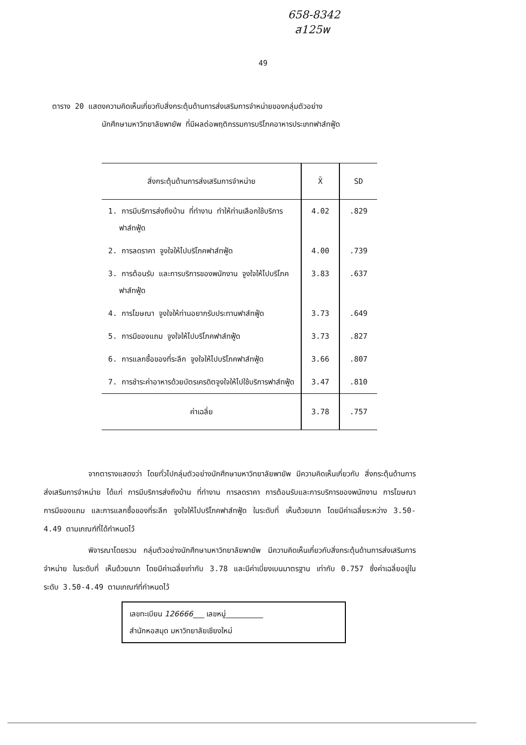658-8342
ส125พ
49
ตาราง 20 แสดงความคิดเห็นเกี่ยวกับสิ่งกระตุ้นด้านการส่งเสริมการจำหน่ายของกลุ่มตัวอย่าง
นักศึกษามหาวิทยาลัยพายัพ ที่มีผลต่อพฤติกรรมการบริโภคอาหารประเภทฟาส์ทฟู้ด
| สิ่งกระตุ้นด้านการส่งเสริมการจำหน่าย | X̄ | SD |
| --- | --- | --- |
| 1. การมีบริการส่งถึงบ้าน ที่ทำงาน ทำให้ท่านเลือกใช้บริการฟาส์ทฟู้ด | 4.02 | .829 |
| 2. การลดราคา จูงใจให้ไปบริโภคฟาส์ทฟู้ด | 4.00 | .739 |
| 3. การต้อนรับ และการบริการของพนักงาน จูงใจให้ไปบริโภคฟาส์ทฟู้ด | 3.83 | .637 |
| 4. การโฆษณา จูงใจให้ท่านอยากรับประทานฟาส์ทฟู้ด | 3.73 | .649 |
| 5. การมีของแถม จูงใจให้ไปบริโภคฟาส์ทฟู้ด | 3.73 | .827 |
| 6. การแลกซื้อของที่ระลึก จูงใจให้ไปบริโภคฟาส์ทฟู้ด | 3.66 | .807 |
| 7. การชำระค่าอาหารด้วยบัตรเครดิตจูงใจให้ไปใช้บริการฟาส์ทฟู้ด | 3.47 | .810 |
| ค่าเฉลี่ย | 3.78 | .757 |
จากตารางแสดงว่า โดยทั่วไปกลุ่มตัวอย่างนักศึกษามหาวิทยาลัยพายัพ มีความคิดเห็นเกี่ยวกับ สิ่งกระตุ้นด้านการส่งเสริมการจำหน่าย ได้แก่ การมีบริการส่งถึงบ้าน ที่ทำงาน การลดราคา การต้อนรับและการบริการของพนักงาน การโฆษณา การมีของแถม และการแลกซื้อของที่ระลึก จูงใจให้ไปบริโภคฟาส์ทฟู้ด ในระดับที่ เห็นด้วยมาก โดยมีค่าเฉลี่ยระหว่าง 3.50-4.49 ตามเกณฑ์ที่ได้กำหนดไว้
พิจารณาโดยรวม กลุ่มตัวอย่างนักศึกษามหาวิทยาลัยพายัพ มีความคิดเห็นเกี่ยวกับสิ่งกระตุ้นด้านการส่งเสริมการจำหน่าย ในระดับที่ เห็นด้วยมาก โดยมีค่าเฉลี่ยเท่ากับ 3.78 และมีค่าเบี่ยงเบนมาตรฐาน เท่ากับ 0.757 ซึ่งค่าเฉลี่ยอยู่ในระดับ 3.50-4.49 ตามเกณฑ์ที่กำหนดไว้
เลขทะเบียน 126666___ เลขหมู่__________
สำนักหอสมุด มหาวิทยาลัยเชียงใหม่